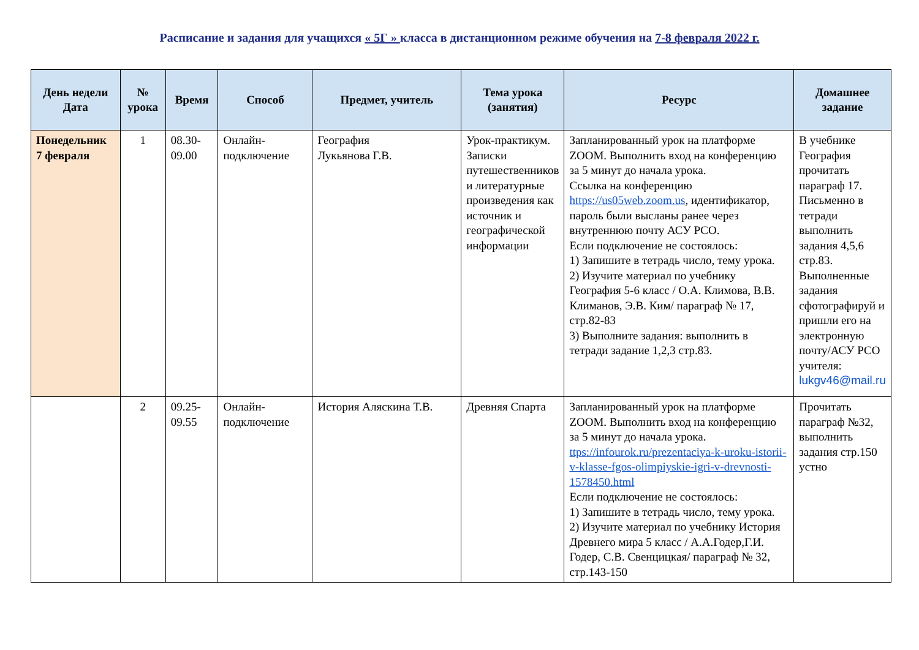Расписание и задания для учащихся « 5Г » класса в дистанционном режиме обучения на 7-8 февраля 2022 г.
| День недели Дата | № урока | Время | Способ | Предмет, учитель | Тема урока (занятия) | Ресурс | Домашнее задание |
| --- | --- | --- | --- | --- | --- | --- | --- |
| Понедельник 7 февраля | 1 | 08.30-09.00 | Онлайн-подключение | География Лукьянова Г.В. | Урок-практикум. Записки путешественников и литературные произведения как источник и географической информации | Запланированный урок на платформе ZOOM. Выполнить вход на конференцию за 5 минут до начала урока. Ссылка на конференцию https://us05web.zoom.us , идентификатор, пароль были высланы ранее через внутреннюю почту АСУ РСО. Если подключение не состоялось: 1) Запишите в тетрадь число, тему урока. 2) Изучите материал по учебнику География 5-6 класс / О.А. Климова, В.В. Климанов, Э.В. Ким/ параграф № 17, стр.82-83 3) Выполните задания: выполнить в тетради задание 1,2,3 стр.83. | В учебнике География прочитать параграф 17. Письменно в тетради выполнить задания 4,5,6 стр.83. Выполненные задания сфотографируй и пришли его на электронную почту/АСУ РСО учителя: lukgv46@mail.ru |
| | 2 | 09.25-09.55 | Онлайн-подключение | История Аляскина Т.В. | Древняя Спарта | Запланированный урок на платформе ZOOM. Выполнить вход на конференцию за 5 минут до начала урока. ttps://infourok.ru/prezentaciya-k-uroku-istorii-v-klasse-fgos-olimpiyskie-igri-v-drevnosti-1578450.html Если подключение не состоялось: 1) Запишите в тетрадь число, тему урока. 2) Изучите материал по учебнику История Древнего мира 5 класс / А.А.Годер,Г.И. Годер, С.В. Свенцицкая/ параграф № 32, стр.143-150 | Прочитать параграф №32, выполнить задания стр.150 устно |